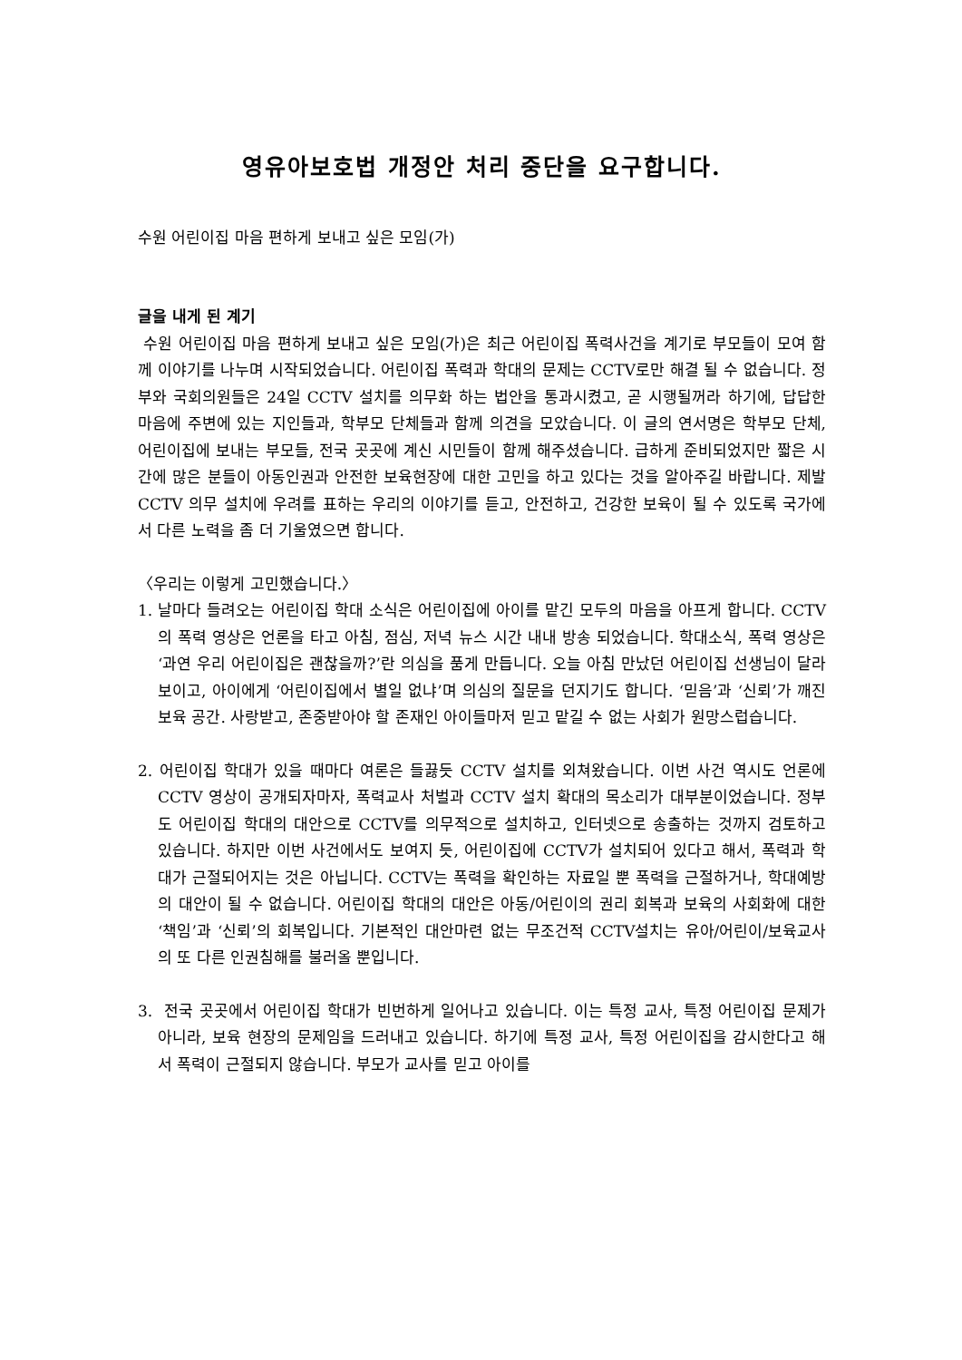영유아보호법 개정안 처리 중단을 요구합니다.
수원 어린이집 마음 편하게 보내고 싶은 모임(가)
글을 내게 된 계기
수원 어린이집 마음 편하게 보내고 싶은 모임(가)은 최근 어린이집 폭력사건을 계기로 부모들이 모여 함께 이야기를 나누며 시작되었습니다. 어린이집 폭력과 학대의 문제는 CCTV로만 해결 될 수 없습니다. 정부와 국회의원들은 24일 CCTV 설치를 의무화 하는 법안을 통과시켰고, 곧 시행될꺼라 하기에, 답답한 마음에 주변에 있는 지인들과, 학부모 단체들과 함께 의견을 모았습니다. 이 글의 연서명은 학부모 단체, 어린이집에 보내는 부모들, 전국 곳곳에 계신 시민들이 함께 해주셨습니다. 급하게 준비되었지만 짧은 시간에 많은 분들이 아동인권과 안전한 보육현장에 대한 고민을 하고 있다는 것을 알아주길 바랍니다. 제발 CCTV 의무 설치에 우려를 표하는 우리의 이야기를 듣고, 안전하고, 건강한 보육이 될 수 있도록 국가에서 다른 노력을 좀 더 기울였으면 합니다.
〈우리는 이렇게 고민했습니다.〉
1. 날마다 들려오는 어린이집 학대 소식은 어린이집에 아이를 맡긴 모두의 마음을 아프게 합니다. CCTV의 폭력 영상은 언론을 타고 아침, 점심, 저녁 뉴스 시간 내내 방송 되었습니다. 학대소식, 폭력 영상은 ‘과연 우리 어린이집은 괜찮을까?’란 의심을 품게 만듭니다. 오늘 아침 만났던 어린이집 선생님이 달라 보이고, 아이에게 ‘어린이집에서 별일 없냐’며 의심의 질문을 던지기도 합니다. ‘믿음’과 ‘신뢰’가 깨진 보육 공간. 사랑받고, 존중받아야 할 존재인 아이들마저 믿고 맡길 수 없는 사회가 원망스럽습니다.
2. 어린이집 학대가 있을 때마다 여론은 들끓듯 CCTV 설치를 외쳐왔습니다. 이번 사건 역시도 언론에 CCTV 영상이 공개되자마자, 폭력교사 처벌과 CCTV 설치 확대의 목소리가 대부분이었습니다. 정부도 어린이집 학대의 대안으로 CCTV를 의무적으로 설치하고, 인터넷으로 송출하는 것까지 검토하고 있습니다. 하지만 이번 사건에서도 보여지 듯, 어린이집에 CCTV가 설치되어 있다고 해서, 폭력과 학대가 근절되어지는 것은 아닙니다. CCTV는 폭력을 확인하는 자료일 뿐 폭력을 근절하거나, 학대예방의 대안이 될 수 없습니다. 어린이집 학대의 대안은 아동/어린이의 권리 회복과 보육의 사회화에 대한 ‘책임’과 ‘신뢰’의 회복입니다. 기본적인 대안마련 없는 무조건적 CCTV설치는 유아/어린이/보육교사의 또 다른 인권침해를 불러올 뿐입니다.
3. 전국 곳곳에서 어린이집 학대가 빈번하게 일어나고 있습니다. 이는 특정 교사, 특정 어린이집 문제가 아니라, 보육 현장의 문제임을 드러내고 있습니다. 하기에 특정 교사, 특정 어린이집을 감시한다고 해서 폭력이 근절되지 않습니다. 부모가 교사를 믿고 아이를